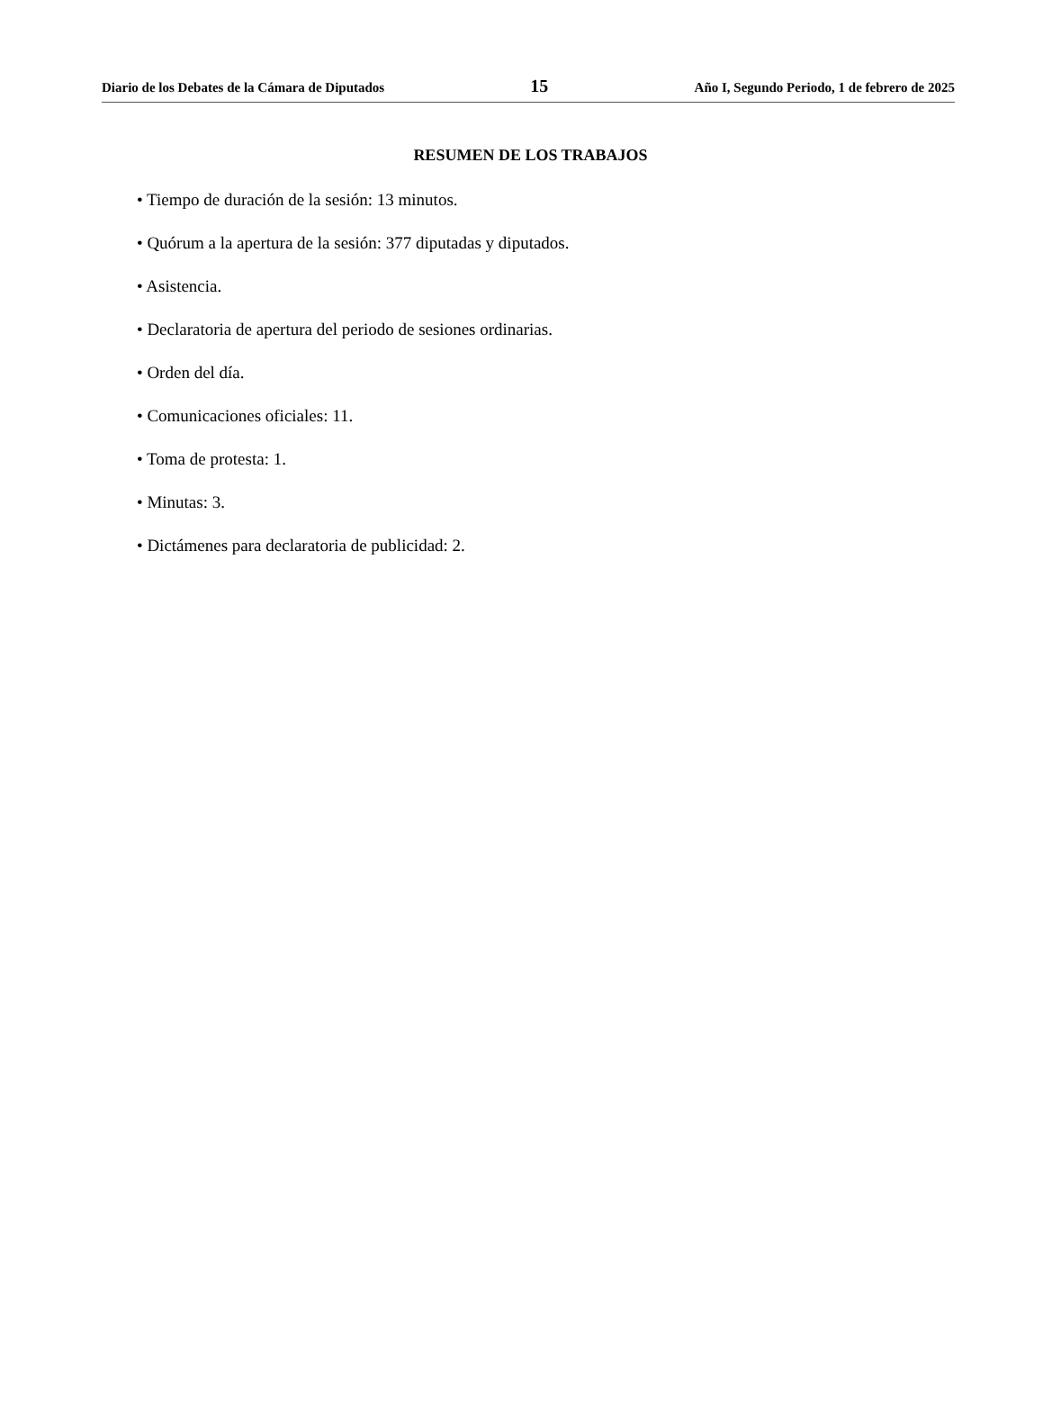Diario de los Debates de la Cámara de Diputados 15 Año I, Segundo Periodo, 1 de febrero de 2025
RESUMEN DE LOS TRABAJOS
• Tiempo de duración de la sesión: 13 minutos.
• Quórum a la apertura de la sesión: 377 diputadas y diputados.
• Asistencia.
• Declaratoria de apertura del periodo de sesiones ordinarias.
• Orden del día.
• Comunicaciones oficiales: 11.
• Toma de protesta: 1.
• Minutas: 3.
• Dictámenes para declaratoria de publicidad: 2.